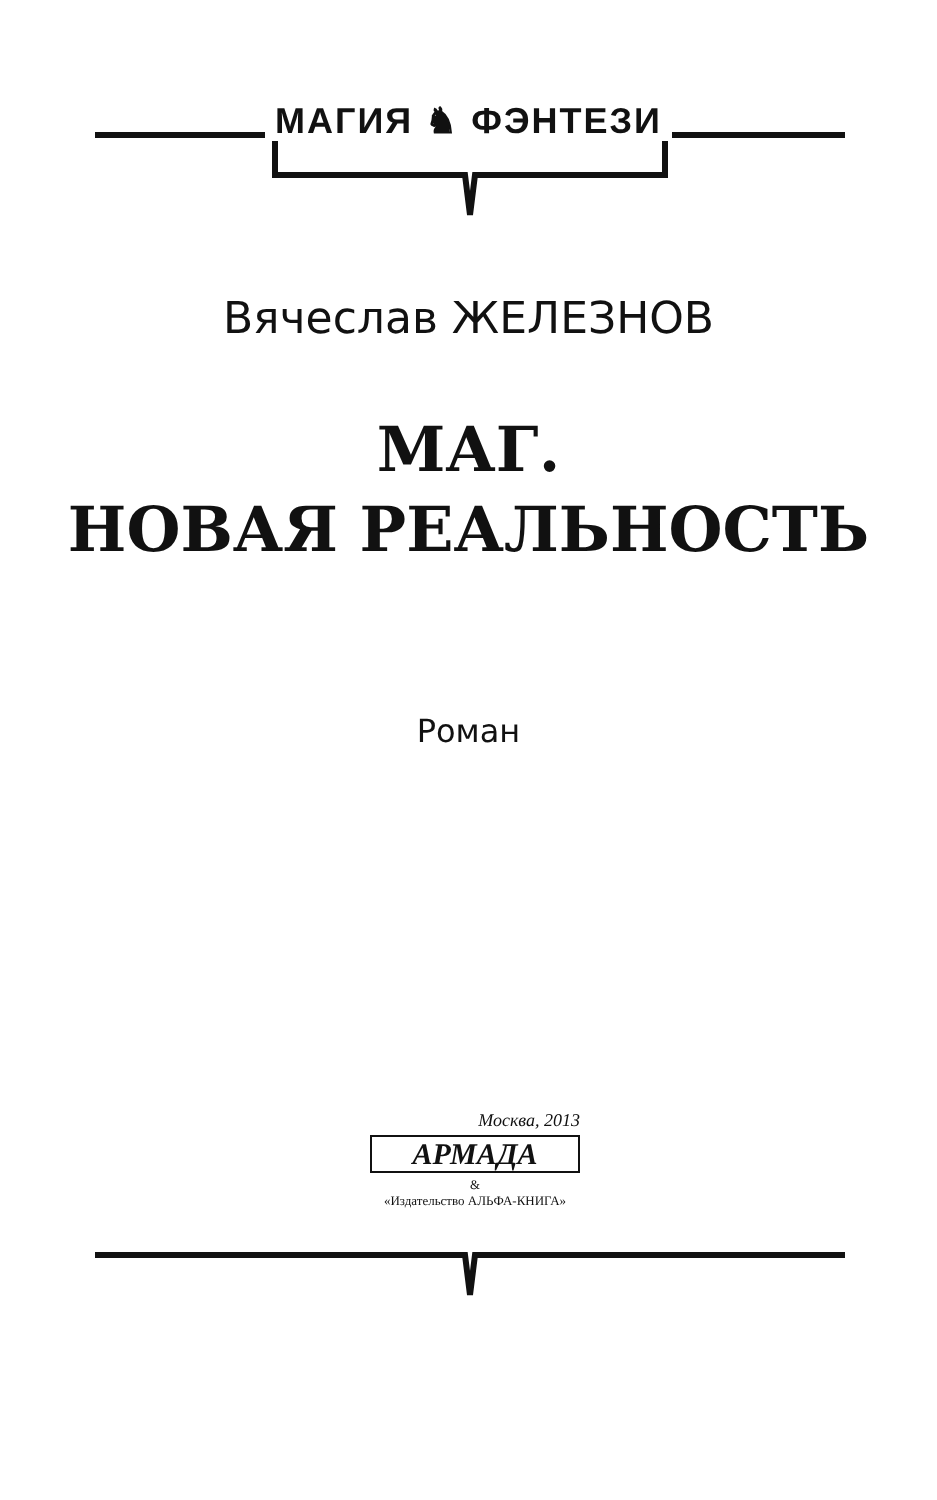МАГИЯ ♞ ФЭНТЕЗИ
Вячеслав ЖЕЛЕЗНОВ
МАГ.
НОВАЯ РЕАЛЬНОСТЬ
Роман
Москва, 2013
АРМАДА
&
«Издательство АЛЬФА-КНИГА»